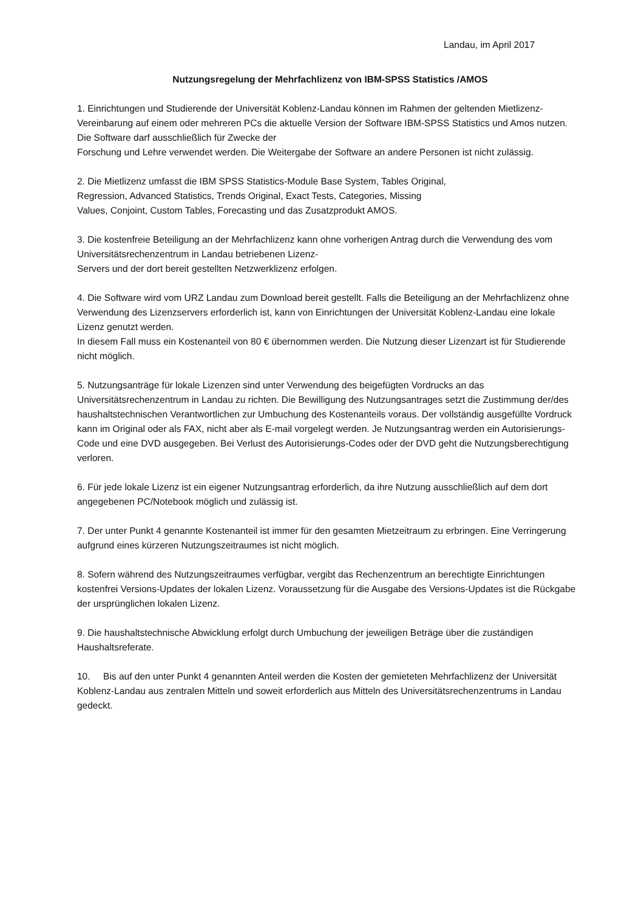Landau, im April 2017
Nutzungsregelung der Mehrfachlizenz von IBM-SPSS Statistics /AMOS
1. Einrichtungen und Studierende der Universität Koblenz-Landau können im Rahmen der geltenden Mietlizenz-Vereinbarung auf einem oder mehreren PCs die aktuelle Version der Software IBM-SPSS Statistics und Amos nutzen. Die Software darf ausschließlich für Zwecke der
Forschung und Lehre verwendet werden. Die Weitergabe der Software an andere Personen ist nicht zulässig.
2. Die Mietlizenz umfasst die IBM SPSS Statistics-Module Base System, Tables Original,
Regression, Advanced Statistics, Trends Original, Exact Tests, Categories, Missing
Values, Conjoint, Custom Tables, Forecasting und das Zusatzprodukt AMOS.
3. Die kostenfreie Beteiligung an der Mehrfachlizenz kann ohne vorherigen Antrag durch die Verwendung des vom Universitätsrechenzentrum in Landau betriebenen Lizenz-
Servers und der dort bereit gestellten Netzwerklizenz erfolgen.
4. Die Software wird vom URZ Landau zum Download bereit gestellt. Falls die Beteiligung an der Mehrfachlizenz ohne Verwendung des Lizenzservers erforderlich ist, kann von Einrichtungen der Universität Koblenz-Landau eine lokale Lizenz genutzt werden.
In diesem Fall muss ein Kostenanteil von 80 € übernommen werden. Die Nutzung dieser Lizenzart ist für Studierende nicht möglich.
5. Nutzungsanträge für lokale Lizenzen sind unter Verwendung des beigefügten Vordrucks an das Universitätsrechenzentrum in Landau zu richten. Die Bewilligung des Nutzungsantrages setzt die Zustimmung der/des haushaltstechnischen Verantwortlichen zur Umbuchung des Kostenanteils voraus. Der vollständig ausgefüllte Vordruck kann im Original oder als FAX, nicht aber als E-mail vorgelegt werden. Je Nutzungsantrag werden ein Autorisierungs-Code und eine DVD ausgegeben. Bei Verlust des Autorisierungs-Codes oder der DVD geht die Nutzungsberechtigung verloren.
6. Für jede lokale Lizenz ist ein eigener Nutzungsantrag erforderlich, da ihre Nutzung ausschließlich auf dem dort angegebenen PC/Notebook möglich und zulässig ist.
7. Der unter Punkt 4 genannte Kostenanteil ist immer für den gesamten Mietzeitraum zu erbringen. Eine Verringerung aufgrund eines kürzeren Nutzungszeitraumes ist nicht möglich.
8. Sofern während des Nutzungszeitraumes verfügbar, vergibt das Rechenzentrum an berechtigte Einrichtungen kostenfrei Versions-Updates der lokalen Lizenz. Voraussetzung für die Ausgabe des Versions-Updates ist die Rückgabe der ursprünglichen lokalen Lizenz.
9. Die haushaltstechnische Abwicklung erfolgt durch Umbuchung der jeweiligen Beträge über die zuständigen Haushaltsreferate.
10. Bis auf den unter Punkt 4 genannten Anteil werden die Kosten der gemieteten Mehrfachlizenz der Universität Koblenz-Landau aus zentralen Mitteln und soweit erforderlich aus Mitteln des Universitätsrechenzentrums in Landau gedeckt.